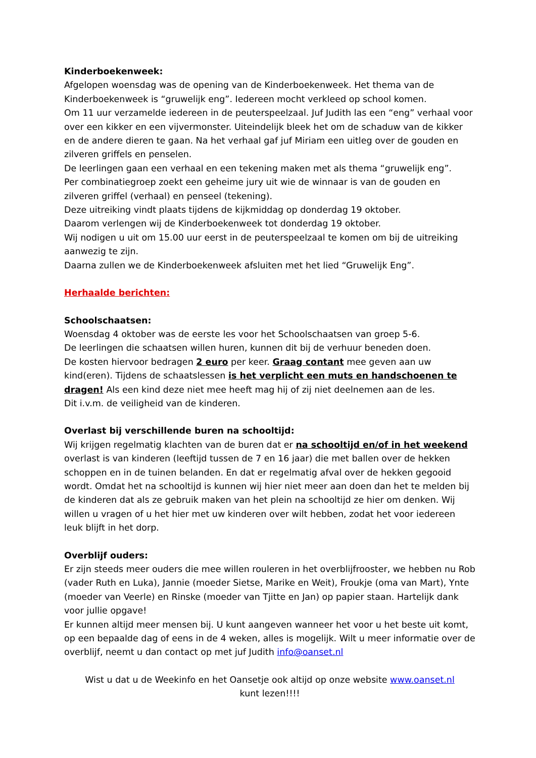Kinderboekenweek:
Afgelopen woensdag was de opening van de Kinderboekenweek. Het thema van de Kinderboekenweek is “gruwelijk eng”. Iedereen mocht verkleed op school komen.
Om 11 uur verzamelde iedereen in de peuterspeelzaal. Juf Judith las een “eng” verhaal voor over een kikker en een vijvermonster. Uiteindelijk bleek het om de schaduw van de kikker en de andere dieren te gaan. Na het verhaal gaf juf Miriam een uitleg over de gouden en zilveren griffels en penselen.
De leerlingen gaan een verhaal en een tekening maken met als thema “gruwelijk eng”.
Per combinatiegroep zoekt een geheime jury uit wie de winnaar is van de gouden en zilveren griffel (verhaal) en penseel (tekening).
Deze uitreiking vindt plaats tijdens de kijkmiddag op donderdag 19 oktober.
Daarom verlengen wij de Kinderboekenweek tot donderdag 19 oktober.
Wij nodigen u uit om 15.00 uur eerst in de peuterspeelzaal te komen om bij de uitreiking aanwezig te zijn.
Daarna zullen we de Kinderboekenweek afsluiten met het lied “Gruwelijk Eng”.
Herhaalde berichten:
Schoolschaatsen:
Woensdag 4 oktober was de eerste les voor het Schoolschaatsen van groep 5-6.
De leerlingen die schaatsen willen huren, kunnen dit bij de verhuur beneden doen.
De kosten hiervoor bedragen 2 euro per keer. Graag contant mee geven aan uw kind(eren). Tijdens de schaatslessen is het verplicht een muts en handschoenen te dragen! Als een kind deze niet mee heeft mag hij of zij niet deelnemen aan de les.
Dit i.v.m. de veiligheid van de kinderen.
Overlast bij verschillende buren na schooltijd:
Wij krijgen regelmatig klachten van de buren dat er na schooltijd en/of in het weekend overlast is van kinderen (leeftijd tussen de 7 en 16 jaar) die met ballen over de hekken schoppen en in de tuinen belanden. En dat er regelmatig afval over de hekken gegooid wordt. Omdat het na schooltijd is kunnen wij hier niet meer aan doen dan het te melden bij de kinderen dat als ze gebruik maken van het plein na schooltijd ze hier om denken. Wij willen u vragen of u het hier met uw kinderen over wilt hebben, zodat het voor iedereen leuk blijft in het dorp.
Overblijf ouders:
Er zijn steeds meer ouders die mee willen rouleren in het overblijfrooster, we hebben nu Rob (vader Ruth en Luka), Jannie (moeder Sietse, Marike en Weit), Froukje (oma van Mart), Ynte (moeder van Veerle) en Rinske (moeder van Tjitte en Jan) op papier staan. Hartelijk dank voor jullie opgave!
Er kunnen altijd meer mensen bij. U kunt aangeven wanneer het voor u het beste uit komt, op een bepaalde dag of eens in de 4 weken, alles is mogelijk. Wilt u meer informatie over de overblijf, neemt u dan contact op met juf Judith info@oanset.nl
Wist u dat u de Weekinfo en het Oansetje ook altijd op onze website www.oanset.nl
kunt lezen!!!!